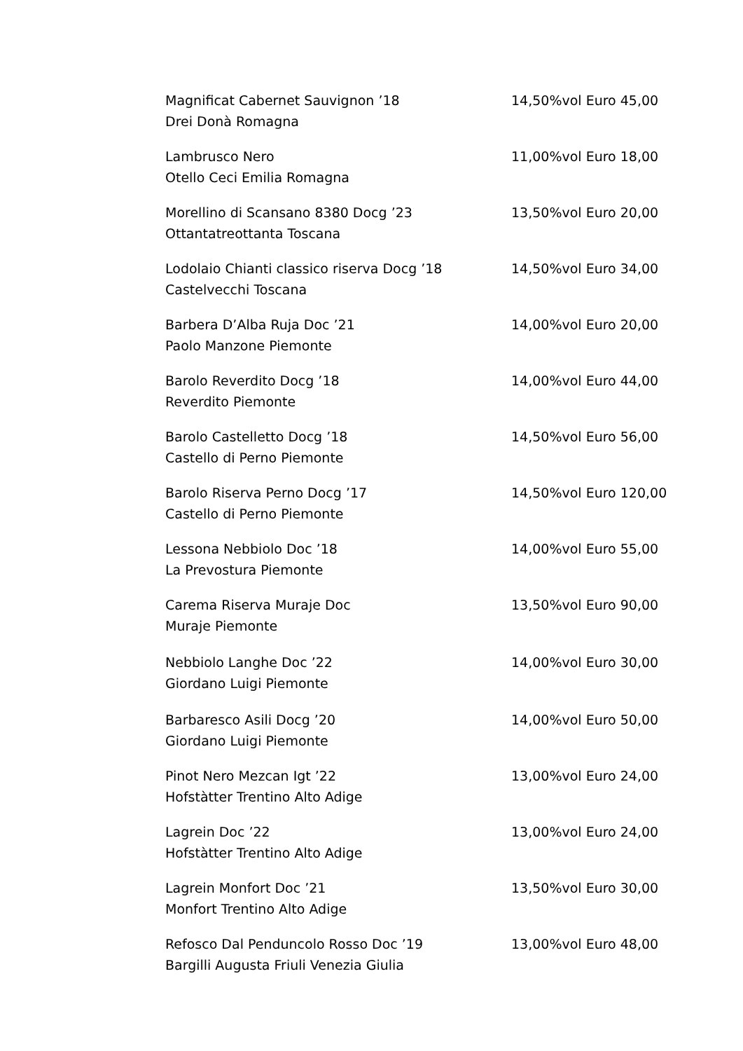Magnificat Cabernet Sauvignon ’18
Drei Donà Romagna
14,50%vol Euro 45,00
Lambrusco Nero
Otello Ceci Emilia Romagna
11,00%vol Euro 18,00
Morellino di Scansano 8380 Docg ’23
Ottantatreottanta Toscana
13,50%vol Euro 20,00
Lodolaio Chianti classico riserva Docg ’18
Castelvecchi Toscana
14,50%vol Euro 34,00
Barbera D’Alba Ruja Doc ’21
Paolo Manzone Piemonte
14,00%vol Euro 20,00
Barolo Reverdito Docg ’18
Reverdito Piemonte
14,00%vol Euro 44,00
Barolo Castelletto Docg ’18
Castello di Perno Piemonte
14,50%vol Euro 56,00
Barolo Riserva Perno Docg ’17
Castello di Perno Piemonte
14,50%vol Euro 120,00
Lessona Nebbiolo Doc ’18
La Prevostura Piemonte
14,00%vol Euro 55,00
Carema Riserva Muraje Doc
Muraje Piemonte
13,50%vol Euro 90,00
Nebbiolo Langhe Doc ’22
Giordano Luigi Piemonte
14,00%vol Euro 30,00
Barbaresco Asili Docg ’20
Giordano Luigi Piemonte
14,00%vol Euro 50,00
Pinot Nero Mezcan Igt ’22
Hofstàtter Trentino Alto Adige
13,00%vol Euro 24,00
Lagrein Doc ’22
Hofstàtter Trentino Alto Adige
13,00%vol Euro 24,00
Lagrein Monfort Doc ’21
Monfort Trentino Alto Adige
13,50%vol Euro 30,00
Refosco Dal Penduncolo Rosso Doc ’19
Bargilli Augusta Friuli Venezia Giulia
13,00%vol Euro 48,00